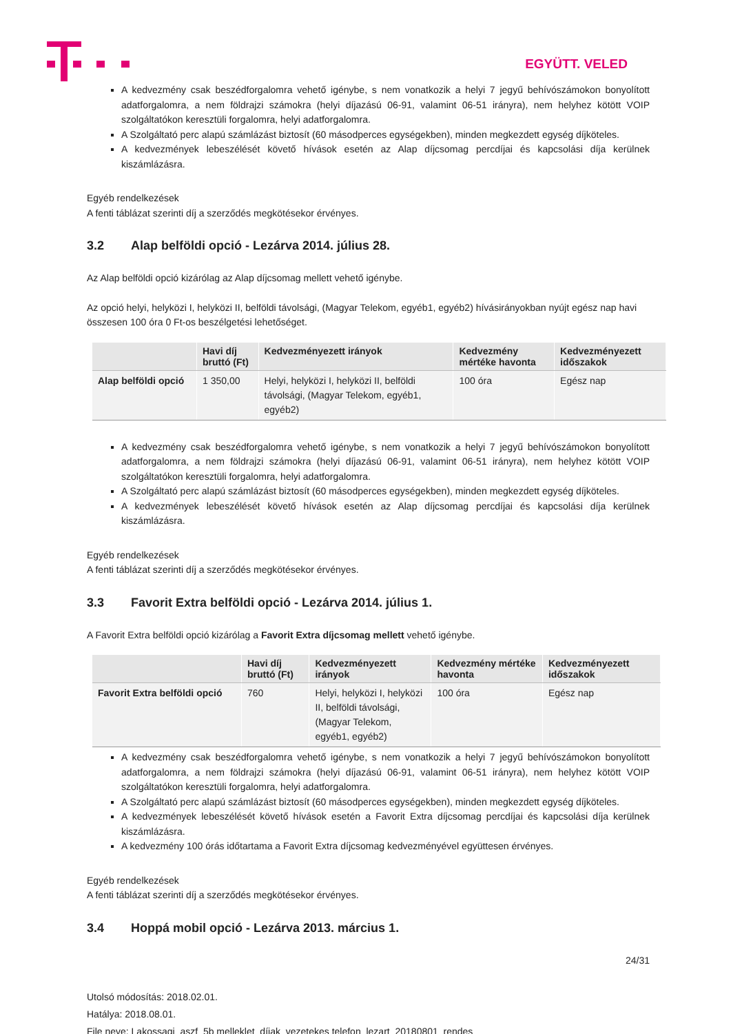EGYÜTT. VELED
A kedvezmény csak beszédforgalomra vehető igénybe, s nem vonatkozik a helyi 7 jegyű behívószámokon bonyolított adatforgalomra, a nem földrajzi számokra (helyi díjazású 06-91, valamint 06-51 irányra), nem helyhez kötött VOIP szolgáltatókon keresztüli forgalomra, helyi adatforgalomra.
A Szolgáltató perc alapú számlázást biztosít (60 másodperces egységekben), minden megkezdett egység díjköteles.
A kedvezmények lebeszélését követő hívások esetén az Alap díjcsomag percdíjai és kapcsolási díja kerülnek kiszámlázásra.
Egyéb rendelkezések
A fenti táblázat szerinti díj a szerződés megkötésekor érvényes.
3.2 Alap belföldi opció - Lezárva 2014. július 28.
Az Alap belföldi opció kizárólag az Alap díjcsomag mellett vehető igénybe.
Az opció helyi, helyközi I, helyközi II, belföldi távolsági, (Magyar Telekom, egyéb1, egyéb2) hívásirányokban nyújt egész nap havi összesen 100 óra 0 Ft-os beszélgetési lehetőséget.
| | Havi díj bruttó (Ft) | Kedvezményezett irányok | Kedvezmény mértéke havonta | Kedvezményezett időszakok |
| --- | --- | --- | --- | --- |
| Alap belföldi opció | 1 350,00 | Helyi, helyközi I, helyközi II, belföldi távolsági, (Magyar Telekom, egyéb1, egyéb2) | 100 óra | Egész nap |
A kedvezmény csak beszédforgalomra vehető igénybe, s nem vonatkozik a helyi 7 jegyű behívószámokon bonyolított adatforgalomra, a nem földrajzi számokra (helyi díjazású 06-91, valamint 06-51 irányra), nem helyhez kötött VOIP szolgáltatókon keresztüli forgalomra, helyi adatforgalomra.
A Szolgáltató perc alapú számlázást biztosít (60 másodperces egységekben), minden megkezdett egység díjköteles.
A kedvezmények lebeszélését követő hívások esetén az Alap díjcsomag percdíjai és kapcsolási díja kerülnek kiszámlázásra.
Egyéb rendelkezések
A fenti táblázat szerinti díj a szerződés megkötésekor érvényes.
3.3 Favorit Extra belföldi opció - Lezárva 2014. július 1.
A Favorit Extra belföldi opció kizárólag a Favorit Extra díjcsomag mellett vehető igénybe.
| | Havi díj bruttó (Ft) | Kedvezményezett irányok | Kedvezmény mértéke havonta | Kedvezményezett időszakok |
| --- | --- | --- | --- | --- |
| Favorit Extra belföldi opció | 760 | Helyi, helyközi I, helyközi II, belföldi távolsági, (Magyar Telekom, egyéb1, egyéb2) | 100 óra | Egész nap |
A kedvezmény csak beszédforgalomra vehető igénybe, s nem vonatkozik a helyi 7 jegyű behívószámokon bonyolított adatforgalomra, a nem földrajzi számokra (helyi díjazású 06-91, valamint 06-51 irányra), nem helyhez kötött VOIP szolgáltatókon keresztüli forgalomra, helyi adatforgalomra.
A Szolgáltató perc alapú számlázást biztosít (60 másodperces egységekben), minden megkezdett egység díjköteles.
A kedvezmények lebeszélését követő hívások esetén a Favorit Extra díjcsomag percdíjai és kapcsolási díja kerülnek kiszámlázásra.
A kedvezmény 100 órás időtartama a Favorit Extra díjcsomag kedvezményével együttesen érvényes.
Egyéb rendelkezések
A fenti táblázat szerinti díj a szerződés megkötésekor érvényes.
3.4 Hoppá mobil opció - Lezárva 2013. március 1.
24/31
Utolsó módosítás: 2018.02.01.
Hatálya: 2018.08.01.
File neve: Lakossagi_aszf_5b melleklet_díjak_vezetekes telefon_lezart_20180801_rendes